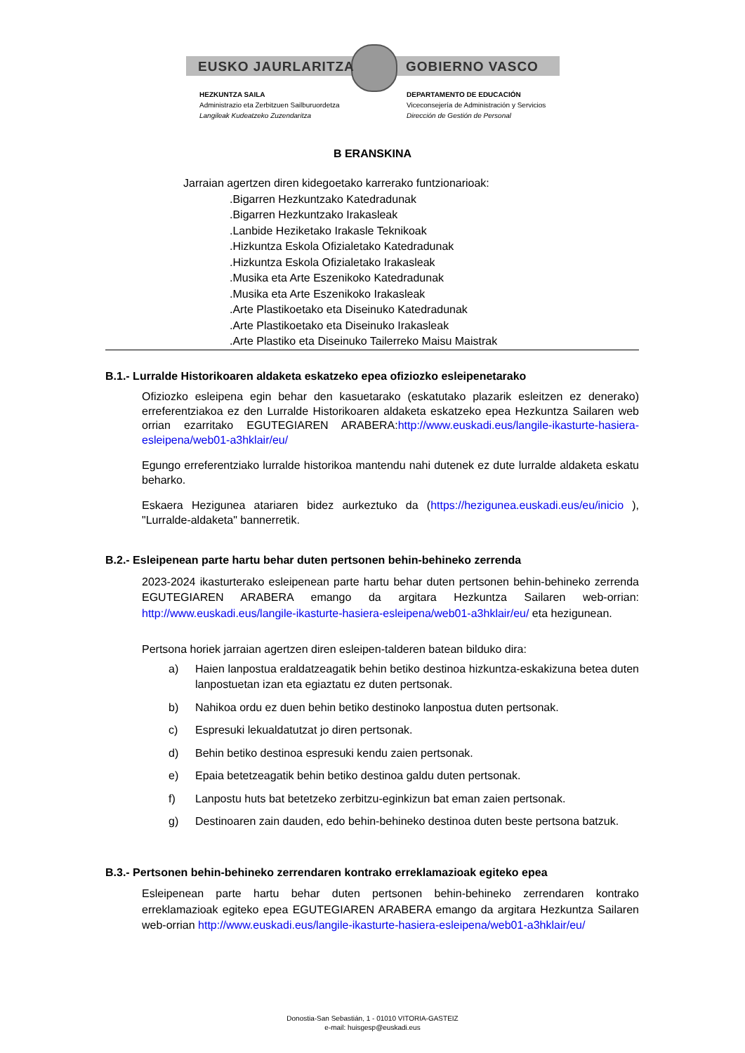EUSKO JAURLARITZA GOBIERNO VASCO
HEZKUNTZA SAILA
Administrazio eta Zerbitzuen Sailburuordetza
Langileak Kudeatzeko Zuzendaritza
DEPARTAMENTO DE EDUCACIÓN
Viceconsejería de Administración y Servicios
Dirección de Gestión de Personal
B ERANSKINA
Jarraian agertzen diren kidegoetako karrerako funtzionarioak:
.Bigarren Hezkuntzako Katedradunak
.Bigarren Hezkuntzako Irakasleak
.Lanbide Heziketako Irakasle Teknikoak
.Hizkuntza Eskola Ofizialetako Katedradunak
.Hizkuntza Eskola Ofizialetako Irakasleak
.Musika eta Arte Eszenikoko Katedradunak
.Musika eta Arte Eszenikoko Irakasleak
.Arte Plastikoetako eta Diseinuko Katedradunak
.Arte Plastikoetako eta Diseinuko Irakasleak
.Arte Plastiko eta Diseinuko Tailerreko Maisu Maistrak
B.1.- Lurralde Historikoaren aldaketa eskatzeko epea ofiziozko esleipenetarako
Ofiziozko esleipena egin behar den kasuetarako (eskatutako plazarik esleitzen ez denerako) erreferentziakoa ez den Lurralde Historikoaren aldaketa eskatzeko epea Hezkuntza Sailaren web orrian ezarritako EGUTEGIAREN ARABERA:http://www.euskadi.eus/langile-ikasturte-hasiera-esleipena/web01-a3hklair/eu/
Egungo erreferentziako lurralde historikoa mantendu nahi dutenek ez dute lurralde aldaketa eskatu beharko.
Eskaera Hezigunea atariaren bidez aurkeztuko da (https://hezigunea.euskadi.eus/eu/inicio ), "Lurralde-aldaketa" bannerretik.
B.2.- Esleipenean parte hartu behar duten pertsonen behin-behineko zerrenda
2023-2024 ikasturterako esleipenean parte hartu behar duten pertsonen behin-behineko zerrenda EGUTEGIAREN ARABERA emango da argitara Hezkuntza Sailaren web-orrian: http://www.euskadi.eus/langile-ikasturte-hasiera-esleipena/web01-a3hklair/eu/ eta hezigunean.
Pertsona horiek jarraian agertzen diren esleipen-talderen batean bilduko dira:
a) Haien lanpostua eraldatzeagatik behin betiko destinoa hizkuntza-eskakizuna betea duten lanpostuetan izan eta egiaztatu ez duten pertsonak.
b) Nahikoa ordu ez duen behin betiko destinoko lanpostua duten pertsonak.
c) Espresuki lekualdatutzat jo diren pertsonak.
d) Behin betiko destinoa espresuki kendu zaien pertsonak.
e) Epaia betetzeagatik behin betiko destinoa galdu duten pertsonak.
f) Lanpostu huts bat betetzeko zerbitzu-eginkizun bat eman zaien pertsonak.
g) Destinoaren zain dauden, edo behin-behineko destinoa duten beste pertsona batzuk.
B.3.- Pertsonen behin-behineko zerrendaren kontrako erreklamazioak egiteko epea
Esleipenean parte hartu behar duten pertsonen behin-behineko zerrendaren kontrako erreklamazioak egiteko epea EGUTEGIAREN ARABERA emango da argitara Hezkuntza Sailaren web-orrian http://www.euskadi.eus/langile-ikasturte-hasiera-esleipena/web01-a3hklair/eu/
Donostia-San Sebastián, 1 - 01010 VITORIA-GASTEIZ
e-mail: huisgesp@euskadi.eus